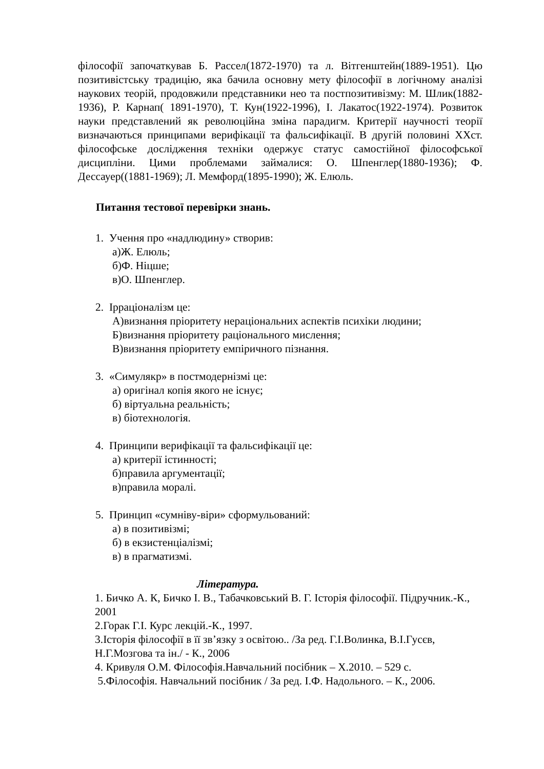філософії започаткував Б. Рассел(1872-1970) та л. Вітгенштейн(1889-1951). Цю позитивістську традицію, яка бачила основну мету філософії в логічному аналізі наукових теорій, продовжили представники нео та постпозитивізму: М. Шлик(1882-1936), Р. Карнап( 1891-1970), Т. Кун(1922-1996), І. Лакатос(1922-1974). Розвиток науки представлений як революційна зміна парадигм. Критерії научності теорії визначаються принципами верифікації та фальсифікації. В другій половині ХХст. філософське дослідження техніки одержує статус самостійної філософської дисципліни. Цими проблемами займалися: О. Шпенглер(1880-1936); Ф. Дессауер((1881-1969); Л. Мемфорд(1895-1990); Ж. Елюль.
Питання тестової перевірки знань.
1. Учення про «надлюдину» створив:
а)Ж. Елюль;
б)Ф. Ніцше;
в)О. Шпенглер.
2. Ірраціоналізм це:
А)визнання пріоритету нераціональних аспектів психіки людини;
Б)визнання пріоритету раціонального мислення;
В)визнання пріоритету емпіричного пізнання.
3. «Симулякр» в постмодернізмі це:
а) оригінал копія якого не існує;
б) віртуальна реальність;
в) біотехнологія.
4. Принципи верифікації та фальсифікації це:
а) критерії істинності;
б)правила аргументації;
в)правила моралі.
5. Принцип «сумніву-віри» сформульований:
а) в позитивізмі;
б) в екзистенціалізмі;
в) в прагматизмі.
Література.
1. Бичко А. К, Бичко І. В., Табачковський В. Г. Історія філософії. Підручник.-К., 2001
2.Горак Г.І. Курс лекцій.-К., 1997.
3.Історія філософії в її зв’язку з освітою.. /За ред. Г.І.Волинка, В.І.Гусєв, Н.Г.Мозгова та ін./ - К., 2006
4. Кривуля О.М. Філософія.Навчальний посібник – Х.2010. – 529 с.
5.Філософія. Навчальний посібник / За ред. І.Ф. Надольного. – К., 2006.